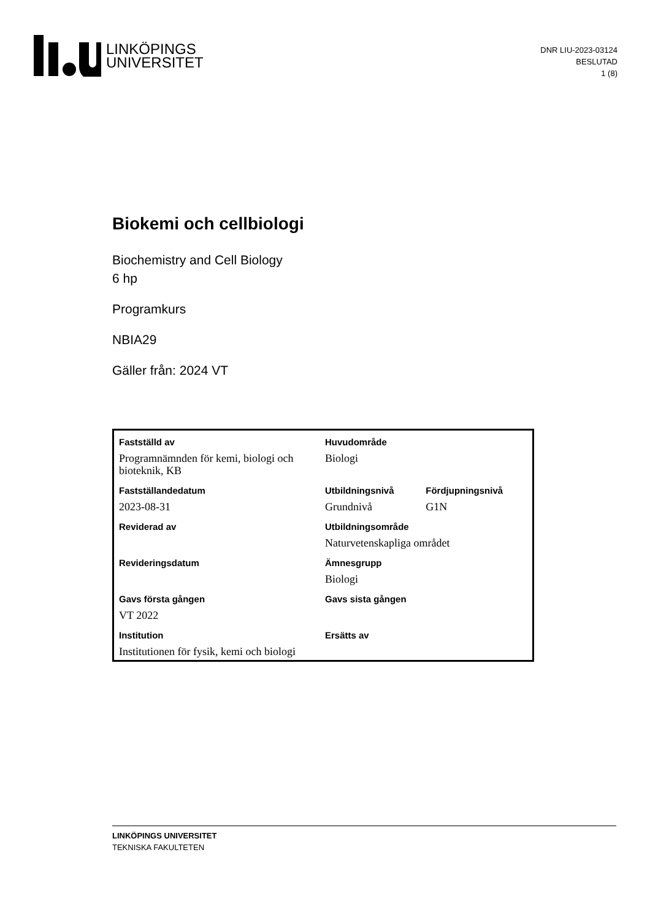LINKÖPINGS
UNIVERSITET
DNR LIU-2023-03124
BESLUTAD
1 (8)
Biokemi och cellbiologi
Biochemistry and Cell Biology
6 hp
Programkurs
NBIA29
Gäller från: 2024 VT
| Fastställd av | Huvudområde | |
| Programnämnden för kemi, biologi och bioteknik, KB | Biologi | |
| Fastställandedatum | Utbildningsnivå | Fördjupningsnivå |
| 2023-08-31 | Grundnivå | G1N |
| Reviderad av | Utbildningsområde | |
| | Naturvetenskapliga området | |
| Revideringsdatum | Ämnesgrupp | |
| | Biologi | |
| Gavs första gången | Gavs sista gången | |
| VT 2022 | | |
| Institution | Ersätts av | |
| Institutionen för fysik, kemi och biologi | | |
LINKÖPINGS UNIVERSITET
TEKNISKA FAKULTETEN